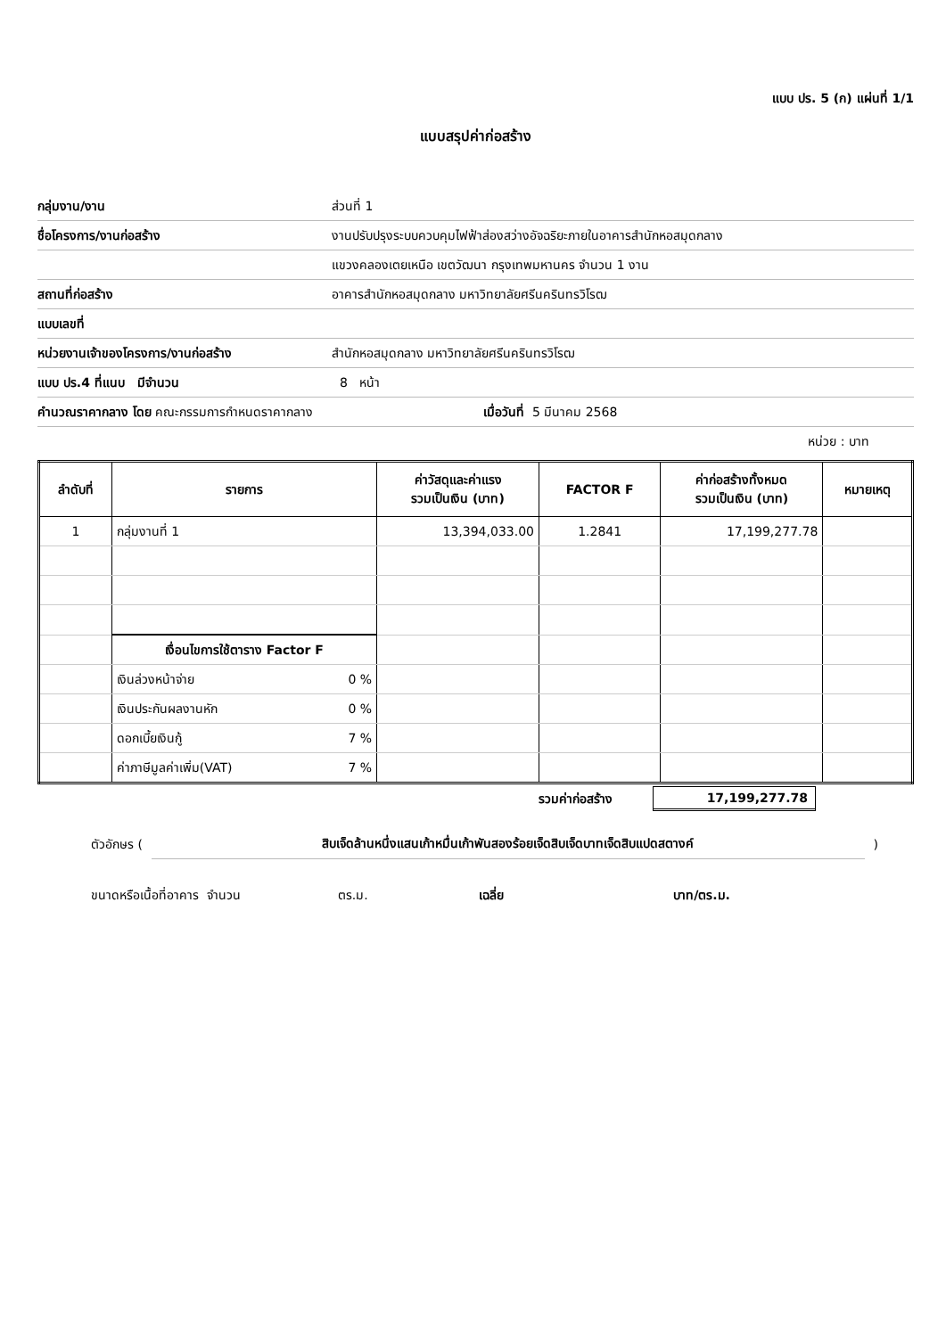แบบ ปร. 5 (ก) แผ่นที่ 1/1
แบบสรุปค่าก่อสร้าง
กลุ่มงาน/งาน ส่วนที่ 1
ชื่อโครงการ/งานก่อสร้าง งานปรับปรุงระบบควบคุมไฟฟ้าส่องสว่างอัจฉริยะภายในอาคารสำนักหอสมุดกลาง
แขวงคลองเตยเหนือ เขตวัฒนา กรุงเทพมหานคร จำนวน 1 งาน
สถานที่ก่อสร้าง อาคารสำนักหอสมุดกลาง มหาวิทยาลัยศรีนครินทรวิโรฒ
แบบเลขที่
หน่วยงานเจ้าของโครงการ/งานก่อสร้าง สำนักหอสมุดกลาง มหาวิทยาลัยศรีนครินทรวิโรฒ
แบบ ปร.4 ที่แนบ มีจำนวน 8 หน้า
คำนวณราคากลาง โดย คณะกรรมการกำหนดราคากลาง เมื่อวันที่ 5 มีนาคม 2568
หน่วย : บาท
| ลำดับที่ | รายการ | | ค่าวัสดุและค่าแรง รวมเป็นเงิน (บาท) | FACTOR F | ค่าก่อสร้างทั้งหมด รวมเป็นเงิน (บาท) | หมายเหตุ |
| --- | --- | --- | --- | --- | --- | --- |
| 1 | กลุ่มงานที่ 1 | | 13,394,033.00 | 1.2841 | 17,199,277.78 | |
| | เงื่อนไขการใช้ตาราง Factor F | | | | | |
| | เงินล่วงหน้าจ่าย | 0 % | | | | |
| | เงินประกันผลงานหัก | 0 % | | | | |
| | ดอกเบี้ยเงินกู้ | 7 % | | | | |
| | ค่าภาษีมูลค่าเพิ่ม(VAT) | 7 % | | | | |
รวมค่าก่อสร้าง 17,199,277.78
ตัวอักษร (สิบเจ็ดล้านหนึ่งแสนเก้าหมื่นเก้าพันสองร้อยเจ็ดสิบเจ็ดบาทเจ็ดสิบแปดสตางค์)
ขนาดหรือเนื้อที่อาคาร จำนวน ตร.ม. เฉลี่ย บาท/ตร.ม.